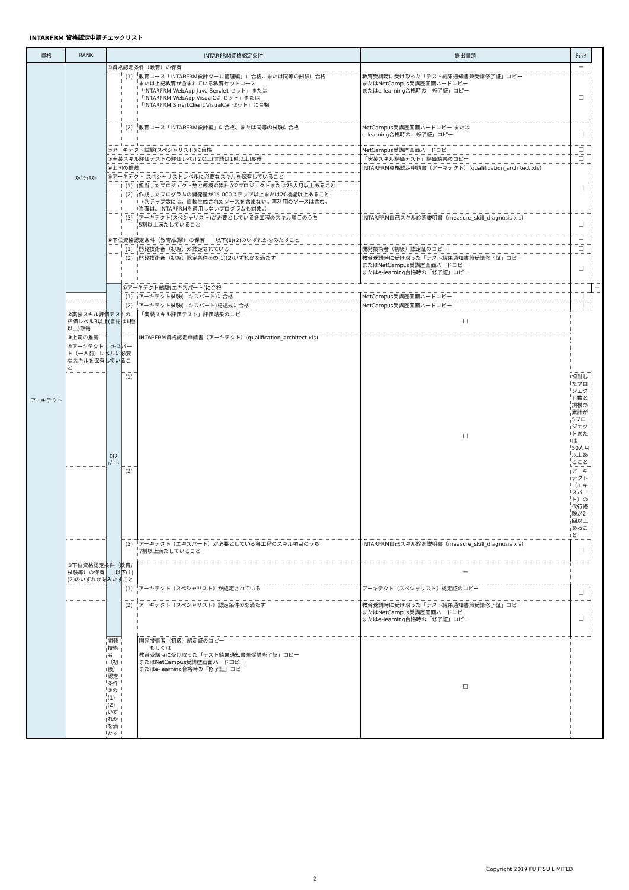INTARFRM 資格認定申請チェックリスト
| 資格 | RANK | INTARFRM資格認定条件 | | | 提出書類 | ﾁｪｯｸ | |
| --- | --- | --- | --- | --- | --- | --- | --- |
| アーキテクト | ｽﾍﾟｼｬﾘｽﾄ | ①資格認定条件（教育）の保有 | | | | － | |
| | | | (1) | 教育コース「INTARFRM設計ツール管理編」に合格、または同等の試験に合格 または上記教育が含まれている教育セットコース 「INTARFRM WebApp Java Servlet セット」または 「INTARFRM WebApp VisualC# セット」または 「INTARFRM SmartClient VisualC# セット」に合格 | 教育受講時に受け取った「テスト結果通知書兼受講修了証」コピー またはNetCampus受講歴画面ハードコピー またはe-learning合格時の「修了証」コピー | ☐ | |
| | | | (2) | 教育コース「INTARFRM設計編」に合格、または同等の試験に合格 | NetCampus受講歴画面ハードコピー または e-learning合格時の「修了証」コピー | ☐ | |
| | | ②アーキテクト試験(スペシャリスト)に合格 | | | NetCampus受講歴画面ハードコピー | ☐ | |
| | | ③実装スキル評価テストの評価レベル2以上(言語は1種以上)取得 | | | 「実装スキル評価テスト」評価結果のコピー | ☐ | |
| | | ④上司の推薦 | | | INTARFRM資格認定申請書（アーキテクト）(qualification_architect.xls) | ☐ | |
| | | ⑤アーキテクト スペシャリストレベルに必要なスキルを保有していること | | | | | |
| | | | (1) | 担当したプロジェクト数と規模の累計が2プロジェクトまたは25人月以上あること | | | |
| | | | (2) | 作成したプログラムの開発量が15,000ステップ以上または20機能以上あること （ステップ数には、自動生成されたソースを含まない。再利用のソースは含む。 当面は、INTARFRMを適用しないプログラムも対象。） | | | |
| | | | (3) | アーキテクト(スペシャリスト)が必要としている各工程のスキル項目のうち 5割以上満たしていること | INTARFRM自己スキル診断説明書（measure_skill_diagnosis.xls） | ☐ | |
| | | ⑥下位資格認定条件（教育/試験）の保有 以下(1)(2)のいずれかをみたすこと | | | | － | |
| | | | (1) | 開発技術者（初級）が認定されている | 開発技術者（初級）認定証のコピー | ☐ | |
| | | | (2) | 開発技術者（初級）認定条件②の(1)(2)いずれかを満たす | 教育受講時に受け取った「テスト結果通知書兼受講修了証」コピー またはNetCampus受講歴画面ハードコピー またはe-learning合格時の「修了証」コピー | ☐ | |
| | | ｴｷｽﾊﾟｰﾄ | ①アーキテクト試験(エキスパート)に合格 | | | | － |
| | | | (1) | アーキテクト試験(エキスパート)に合格 | NetCampus受講歴画面ハードコピー | ☐ | |
| | | | (2) | アーキテクト試験(エキスパート)記述式に合格 | NetCampus受講歴画面ハードコピー | ☐ | |
| | ②実装スキル評価テストの評価レベル3以上(言語は1種以上)取得 | | | 「実装スキル評価テスト」評価結果のコピー | ☐ | | |
| | ③上司の推薦 | | | INTARFRM資格認定申請書（アーキテクト）(qualification_architect.xls) | ☐ | | |
| | ④アーキテクト エキスパート（一人前）レベルに必要なスキルを保有していること | | | | | | |
| | | | (1) | | | 担当したプロジェクト数と規模の累計が5プロジェクトまたは 50人月以上あること | |
| | | | (2) | | | アーキテクト（エキスパート）の代行経験が2回以上あること | |
| | | | (3) | アーキテクト（エキスパート）が必要としている各工程のスキル項目のうち 7割以上満たしていること | INTARFRM自己スキル診断説明書（measure_skill_diagnosis.xls） | ☐ | |
| | ⑤下位資格認定条件（教育/試験等）の保有 以下(1)(2)のいずれかをみたすこと | | | | － | | |
| | | | (1) | アーキテクト（スペシャリスト）が認定されている | アーキテクト（スペシャリスト）認定証のコピー | ☐ | |
| | | | (2) | アーキテクト（スペシャリスト）認定条件①を満たす | 教育受講時に受け取った「テスト結果通知書兼受講修了証」コピー またはNetCampus受講歴画面ハードコピー またはe-learning合格時の「修了証」コピー | ☐ | |
| | | 開発技術者（初級）認定条件②の(1)(2)いずれかを満たす | | 開発技術者（初級）認定証のコピー もしくは 教育受講時に受け取った「テスト結果通知書兼受講修了証」コピー またはNetCampus受講歴画面ハードコピー またはe-learning合格時の「修了証」コピー | ☐ | | |
Copyright 2019 FUJITSU LIMITED
2